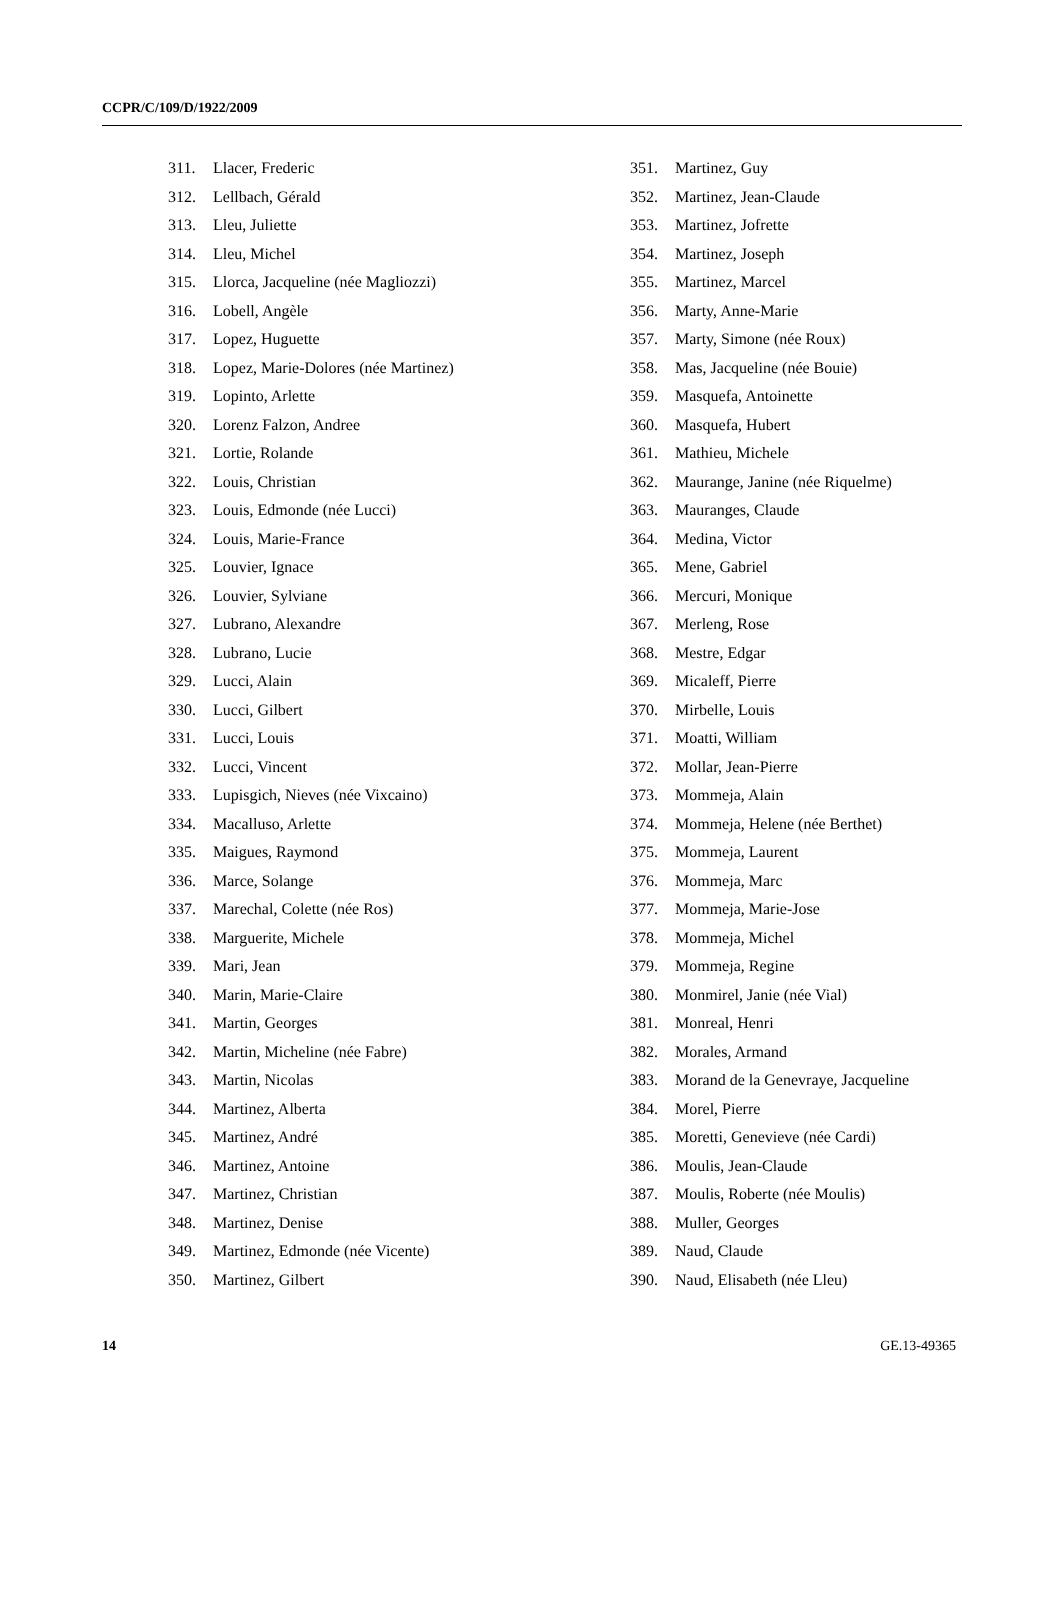CCPR/C/109/D/1922/2009
311. Llacer, Frederic
312. Lellbach, Gérald
313. Lleu, Juliette
314. Lleu, Michel
315. Llorca, Jacqueline (née Magliozzi)
316. Lobell, Angèle
317. Lopez, Huguette
318. Lopez, Marie-Dolores (née Martinez)
319. Lopinto, Arlette
320. Lorenz Falzon, Andree
321. Lortie, Rolande
322. Louis, Christian
323. Louis, Edmonde (née Lucci)
324. Louis, Marie-France
325. Louvier, Ignace
326. Louvier, Sylviane
327. Lubrano, Alexandre
328. Lubrano, Lucie
329. Lucci, Alain
330. Lucci, Gilbert
331. Lucci, Louis
332. Lucci, Vincent
333. Lupisgich, Nieves (née Vixcaino)
334. Macalluso, Arlette
335. Maigues, Raymond
336. Marce, Solange
337. Marechal, Colette (née Ros)
338. Marguerite, Michele
339. Mari, Jean
340. Marin, Marie-Claire
341. Martin, Georges
342. Martin, Micheline (née Fabre)
343. Martin, Nicolas
344. Martinez, Alberta
345. Martinez, André
346. Martinez, Antoine
347. Martinez, Christian
348. Martinez, Denise
349. Martinez, Edmonde (née Vicente)
350. Martinez, Gilbert
351. Martinez, Guy
352. Martinez, Jean-Claude
353. Martinez, Jofrette
354. Martinez, Joseph
355. Martinez, Marcel
356. Marty, Anne-Marie
357. Marty, Simone (née Roux)
358. Mas, Jacqueline (née Bouie)
359. Masquefa, Antoinette
360. Masquefa, Hubert
361. Mathieu, Michele
362. Maurange, Janine (née Riquelme)
363. Mauranges, Claude
364. Medina, Victor
365. Mene, Gabriel
366. Mercuri, Monique
367. Merleng, Rose
368. Mestre, Edgar
369. Micaleff, Pierre
370. Mirbelle, Louis
371. Moatti, William
372. Mollar, Jean-Pierre
373. Mommeja, Alain
374. Mommeja, Helene (née Berthet)
375. Mommeja, Laurent
376. Mommeja, Marc
377. Mommeja, Marie-Jose
378. Mommeja, Michel
379. Mommeja, Regine
380. Monmirel, Janie (née Vial)
381. Monreal, Henri
382. Morales, Armand
383. Morand de la Genevraye, Jacqueline
384. Morel, Pierre
385. Moretti, Genevieve (née Cardi)
386. Moulis, Jean-Claude
387. Moulis, Roberte (née Moulis)
388. Muller, Georges
389. Naud, Claude
390. Naud, Elisabeth (née Lleu)
14 GE.13-49365